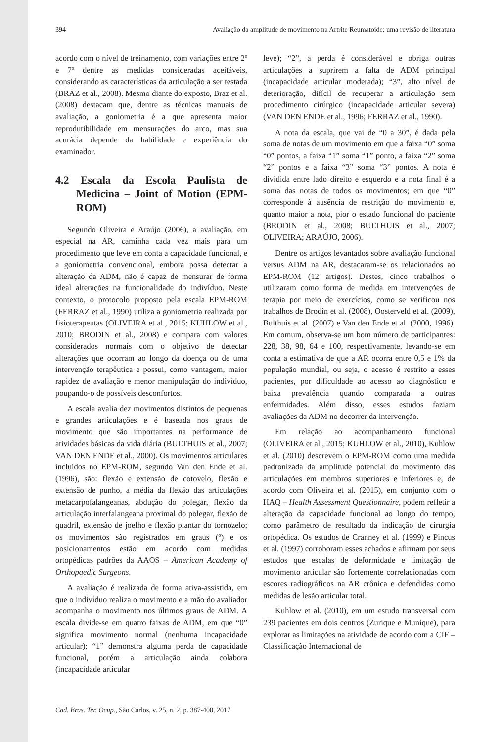394 Avaliação da amplitude de movimento na Artrite Reumatoide: uma revisão de literatura
acordo com o nível de treinamento, com variações entre 2º e 7º dentre as medidas consideradas aceitáveis, considerando as características da articulação a ser testada (BRAZ et al., 2008). Mesmo diante do exposto, Braz et al. (2008) destacam que, dentre as técnicas manuais de avaliação, a goniometria é a que apresenta maior reprodutibilidade em mensurações do arco, mas sua acurácia depende da habilidade e experiência do examinador.
4.2 Escala da Escola Paulista de Medicina – Joint of Motion (EPM-ROM)
Segundo Oliveira e Araújo (2006), a avaliação, em especial na AR, caminha cada vez mais para um procedimento que leve em conta a capacidade funcional, e a goniometria convencional, embora possa detectar a alteração da ADM, não é capaz de mensurar de forma ideal alterações na funcionalidade do indivíduo. Neste contexto, o protocolo proposto pela escala EPM-ROM (FERRAZ et al., 1990) utiliza a goniometria realizada por fisioterapeutas (OLIVEIRA et al., 2015; KUHLOW et al., 2010; BRODIN et al., 2008) e compara com valores considerados normais com o objetivo de detectar alterações que ocorram ao longo da doença ou de uma intervenção terapêutica e possui, como vantagem, maior rapidez de avaliação e menor manipulação do indivíduo, poupando-o de possíveis desconfortos.
A escala avalia dez movimentos distintos de pequenas e grandes articulações e é baseada nos graus de movimento que são importantes na performance de atividades básicas da vida diária (BULTHUIS et al., 2007; VAN DEN ENDE et al., 2000). Os movimentos articulares incluídos no EPM-ROM, segundo Van den Ende et al. (1996), são: flexão e extensão de cotovelo, flexão e extensão de punho, a média da flexão das articulações metacarpofalangeanas, abdução do polegar, flexão da articulação interfalangeana proximal do polegar, flexão de quadril, extensão de joelho e flexão plantar do tornozelo; os movimentos são registrados em graus (º) e os posicionamentos estão em acordo com medidas ortopédicas padrões da AAOS – American Academy of Orthopaedic Surgeons.
A avaliação é realizada de forma ativa-assistida, em que o indivíduo realiza o movimento e a mão do avaliador acompanha o movimento nos últimos graus de ADM. A escala divide-se em quatro faixas de ADM, em que “0” significa movimento normal (nenhuma incapacidade articular); “1” demonstra alguma perda de capacidade funcional, porém a articulação ainda colabora (incapacidade articular
leve); “2”, a perda é considerável e obriga outras articulações a suprirem a falta de ADM principal (incapacidade articular moderada); “3”, alto nível de deterioração, difícil de recuperar a articulação sem procedimento cirúrgico (incapacidade articular severa) (VAN DEN ENDE et al., 1996; FERRAZ et al., 1990).
A nota da escala, que vai de “0 a 30”, é dada pela soma de notas de um movimento em que a faixa “0” soma “0” pontos, a faixa “1” soma “1” ponto, a faixa “2” soma “2” pontos e a faixa “3” soma “3” pontos. A nota é dividida entre lado direito e esquerdo e a nota final é a soma das notas de todos os movimentos; em que “0” corresponde à ausência de restrição do movimento e, quanto maior a nota, pior o estado funcional do paciente (BRODIN et al., 2008; BULTHUIS et al., 2007; OLIVEIRA; ARAÚJO, 2006).
Dentre os artigos levantados sobre avaliação funcional versus ADM na AR, destacaram-se os relacionados ao EPM-ROM (12 artigos). Destes, cinco trabalhos o utilizaram como forma de medida em intervenções de terapia por meio de exercícios, como se verificou nos trabalhos de Brodin et al. (2008), Oosterveld et al. (2009), Bulthuis et al. (2007) e Van den Ende et al. (2000, 1996). Em comum, observa-se um bom número de participantes: 228, 38, 98, 64 e 100, respectivamente, levando-se em conta a estimativa de que a AR ocorra entre 0,5 e 1% da população mundial, ou seja, o acesso é restrito a esses pacientes, por dificuldade ao acesso ao diagnóstico e baixa prevalência quando comparada a outras enfermidades. Além disso, esses estudos faziam avaliações da ADM no decorrer da intervenção.
Em relação ao acompanhamento funcional (OLIVEIRA et al., 2015; KUHLOW et al., 2010), Kuhlow et al. (2010) descrevem o EPM-ROM como uma medida padronizada da amplitude potencial do movimento das articulações em membros superiores e inferiores e, de acordo com Oliveira et al. (2015), em conjunto com o HAQ – Health Assessment Questionnaire, podem refletir a alteração da capacidade funcional ao longo do tempo, como parâmetro de resultado da indicação de cirurgia ortopédica. Os estudos de Cranney et al. (1999) e Pincus et al. (1997) corroboram esses achados e afirmam por seus estudos que escalas de deformidade e limitação de movimento articular são fortemente correlacionadas com escores radiográficos na AR crônica e defendidas como medidas de lesão articular total.
Kuhlow et al. (2010), em um estudo transversal com 239 pacientes em dois centros (Zurique e Munique), para explorar as limitações na atividade de acordo com a CIF – Classificação Internacional de
Cad. Bras. Ter. Ocup., São Carlos, v. 25, n. 2, p. 387-400, 2017